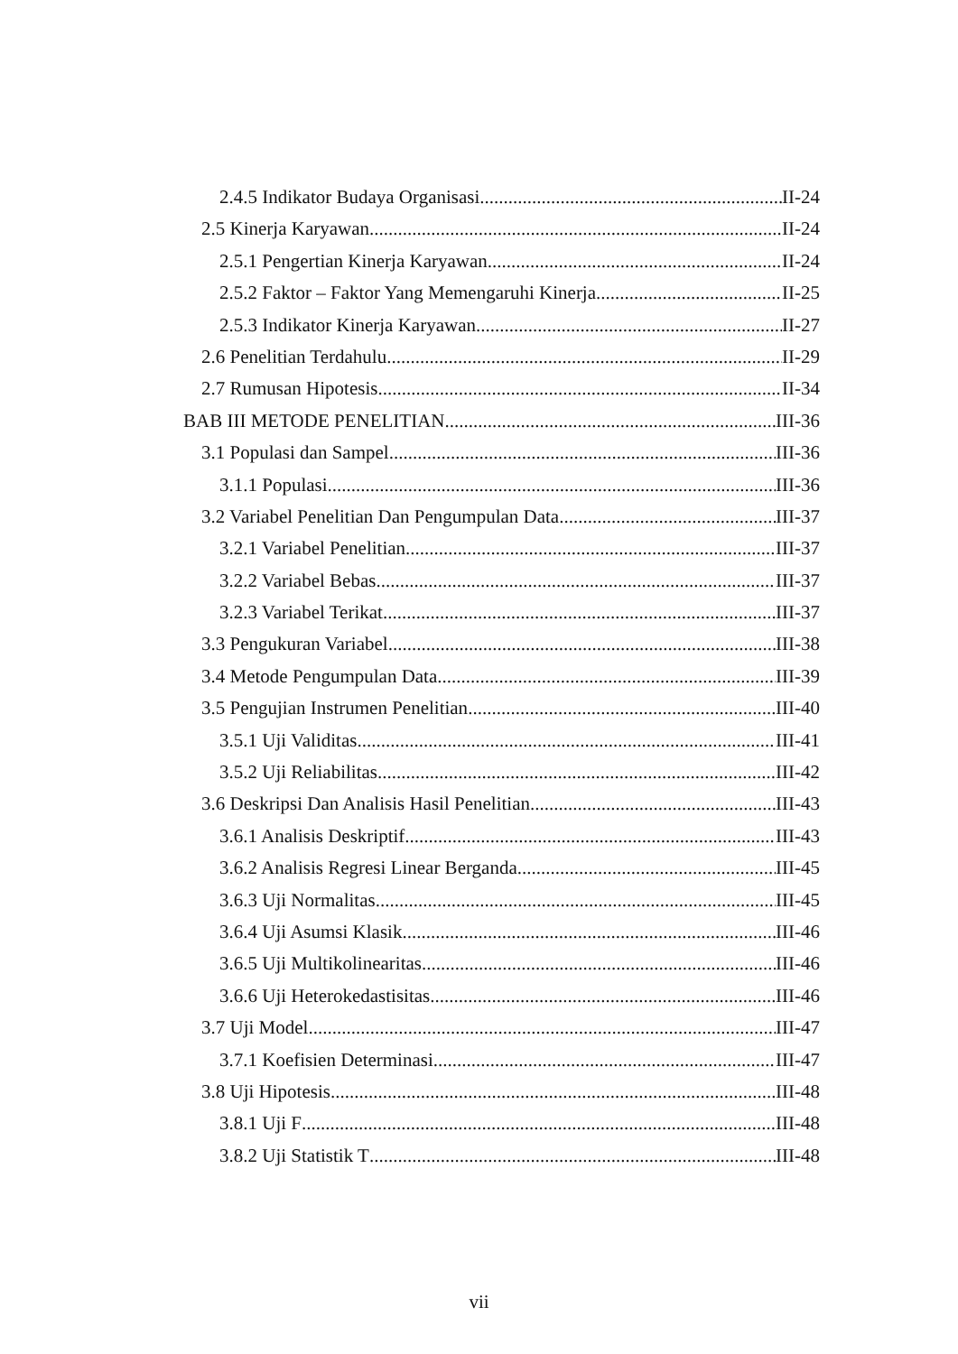2.4.5 Indikator Budaya Organisasi II-24
2.5 Kinerja Karyawan II-24
2.5.1 Pengertian Kinerja Karyawan II-24
2.5.2 Faktor – Faktor Yang Memengaruhi Kinerja II-25
2.5.3 Indikator Kinerja Karyawan II-27
2.6 Penelitian Terdahulu II-29
2.7 Rumusan Hipotesis II-34
BAB III METODE PENELITIAN III-36
3.1 Populasi dan Sampel III-36
3.1.1 Populasi III-36
3.2 Variabel Penelitian Dan Pengumpulan Data III-37
3.2.1 Variabel Penelitian III-37
3.2.2 Variabel Bebas III-37
3.2.3 Variabel Terikat III-37
3.3 Pengukuran Variabel III-38
3.4 Metode Pengumpulan Data III-39
3.5 Pengujian Instrumen Penelitian III-40
3.5.1 Uji Validitas III-41
3.5.2 Uji Reliabilitas III-42
3.6 Deskripsi Dan Analisis Hasil Penelitian III-43
3.6.1 Analisis Deskriptif III-43
3.6.2 Analisis Regresi Linear Berganda III-45
3.6.3 Uji Normalitas III-45
3.6.4 Uji Asumsi Klasik III-46
3.6.5 Uji Multikolinearitas III-46
3.6.6 Uji Heterokedastisitas III-46
3.7 Uji Model III-47
3.7.1 Koefisien Determinasi III-47
3.8 Uji Hipotesis III-48
3.8.1 Uji F III-48
3.8.2 Uji Statistik T III-48
vii